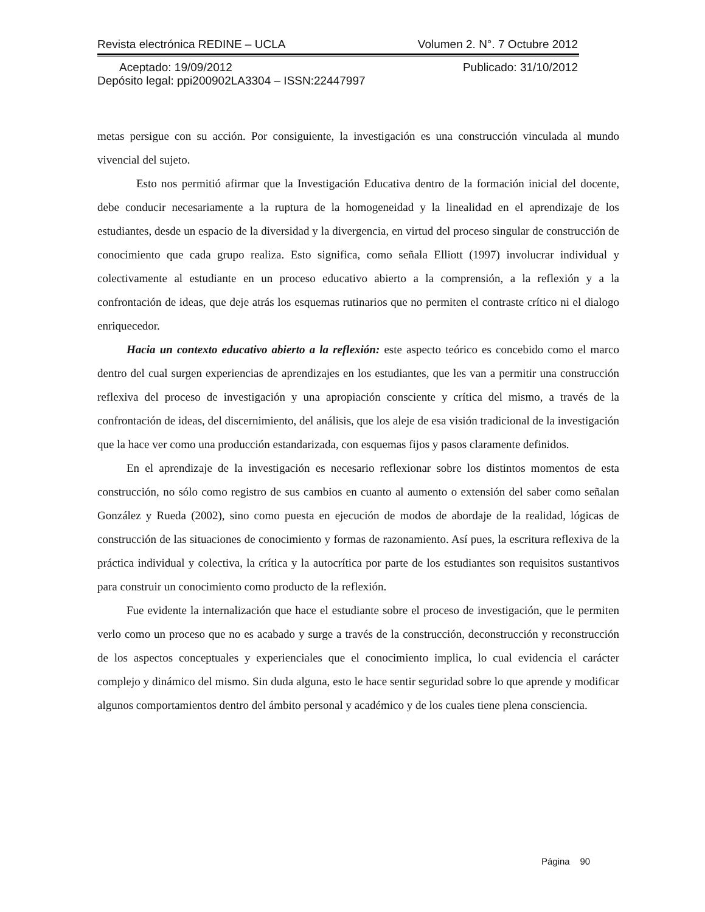Revista electrónica REDINE – UCLA Volumen 2. N°. 7 Octubre 2012
Aceptado: 19/09/2012 Publicado: 31/10/2012
Depósito legal: ppi200902LA3304 – ISSN:22447997
metas persigue con su acción. Por consiguiente, la investigación es una construcción vinculada al mundo vivencial del sujeto.
Esto nos permitió afirmar que la Investigación Educativa dentro de la formación inicial del docente, debe conducir necesariamente a la ruptura de la homogeneidad y la linealidad en el aprendizaje de los estudiantes, desde un espacio de la diversidad y la divergencia, en virtud del proceso singular de construcción de conocimiento que cada grupo realiza. Esto significa, como señala Elliott (1997) involucrar individual y colectivamente al estudiante en un proceso educativo abierto a la comprensión, a la reflexión y a la confrontación de ideas, que deje atrás los esquemas rutinarios que no permiten el contraste crítico ni el dialogo enriquecedor.
Hacia un contexto educativo abierto a la reflexión: este aspecto teórico es concebido como el marco dentro del cual surgen experiencias de aprendizajes en los estudiantes, que les van a permitir una construcción reflexiva del proceso de investigación y una apropiación consciente y crítica del mismo, a través de la confrontación de ideas, del discernimiento, del análisis, que los aleje de esa visión tradicional de la investigación que la hace ver como una producción estandarizada, con esquemas fijos y pasos claramente definidos.
En el aprendizaje de la investigación es necesario reflexionar sobre los distintos momentos de esta construcción, no sólo como registro de sus cambios en cuanto al aumento o extensión del saber como señalan González y Rueda (2002), sino como puesta en ejecución de modos de abordaje de la realidad, lógicas de construcción de las situaciones de conocimiento y formas de razonamiento. Así pues, la escritura reflexiva de la práctica individual y colectiva, la crítica y la autocrítica por parte de los estudiantes son requisitos sustantivos para construir un conocimiento como producto de la reflexión.
Fue evidente la internalización que hace el estudiante sobre el proceso de investigación, que le permiten verlo como un proceso que no es acabado y surge a través de la construcción, deconstrucción y reconstrucción de los aspectos conceptuales y experienciales que el conocimiento implica, lo cual evidencia el carácter complejo y dinámico del mismo. Sin duda alguna, esto le hace sentir seguridad sobre lo que aprende y modificar algunos comportamientos dentro del ámbito personal y académico y de los cuales tiene plena consciencia.
Página 90